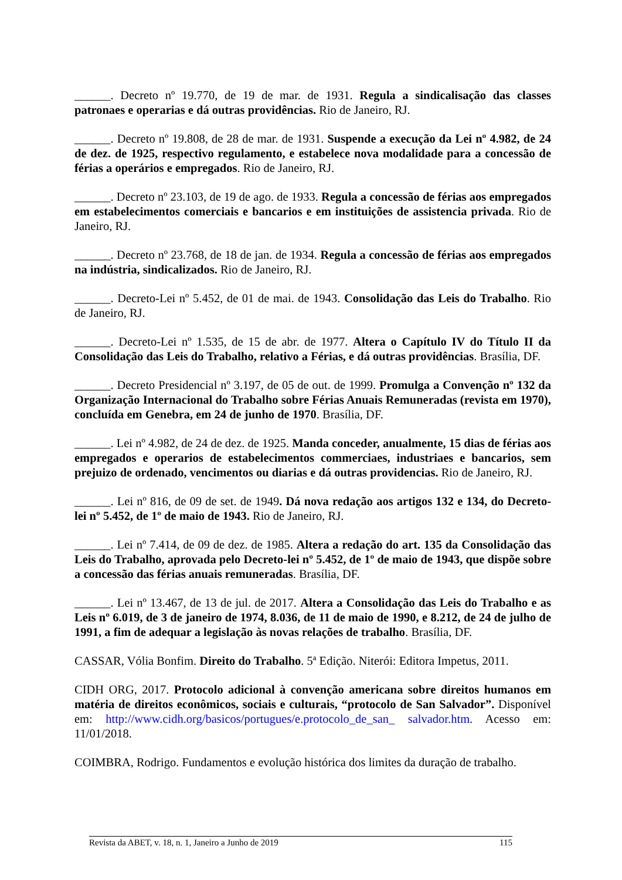______. Decreto nº 19.770, de 19 de mar. de 1931. Regula a sindicalisação das classes patronaes e operarias e dá outras providências. Rio de Janeiro, RJ.
______. Decreto nº 19.808, de 28 de mar. de 1931. Suspende a execução da Lei nº 4.982, de 24 de dez. de 1925, respectivo regulamento, e estabelece nova modalidade para a concessão de férias a operários e empregados. Rio de Janeiro, RJ.
______. Decreto nº 23.103, de 19 de ago. de 1933. Regula a concessão de férias aos empregados em estabelecimentos comerciais e bancarios e em instituições de assistencia privada. Rio de Janeiro, RJ.
______. Decreto nº 23.768, de 18 de jan. de 1934. Regula a concessão de férias aos empregados na indústria, sindicalizados. Rio de Janeiro, RJ.
______. Decreto-Lei nº 5.452, de 01 de mai. de 1943. Consolidação das Leis do Trabalho. Rio de Janeiro, RJ.
______. Decreto-Lei nº 1.535, de 15 de abr. de 1977. Altera o Capítulo IV do Título II da Consolidação das Leis do Trabalho, relativo a Férias, e dá outras providências. Brasília, DF.
______. Decreto Presidencial nº 3.197, de 05 de out. de 1999. Promulga a Convenção nº 132 da Organização Internacional do Trabalho sobre Férias Anuais Remuneradas (revista em 1970), concluída em Genebra, em 24 de junho de 1970. Brasília, DF.
______. Lei nº 4.982, de 24 de dez. de 1925. Manda conceder, anualmente, 15 dias de férias aos empregados e operarios de estabelecimentos commerciaes, industriaes e bancarios, sem prejuizo de ordenado, vencimentos ou diarias e dá outras providencias. Rio de Janeiro, RJ.
______. Lei nº 816, de 09 de set. de 1949. Dá nova redação aos artigos 132 e 134, do Decreto-lei nº 5.452, de 1º de maio de 1943. Rio de Janeiro, RJ.
______. Lei nº 7.414, de 09 de dez. de 1985. Altera a redação do art. 135 da Consolidação das Leis do Trabalho, aprovada pelo Decreto-lei nº 5.452, de 1º de maio de 1943, que dispõe sobre a concessão das férias anuais remuneradas. Brasília, DF.
______. Lei nº 13.467, de 13 de jul. de 2017. Altera a Consolidação das Leis do Trabalho e as Leis nº 6.019, de 3 de janeiro de 1974, 8.036, de 11 de maio de 1990, e 8.212, de 24 de julho de 1991, a fim de adequar a legislação às novas relações de trabalho. Brasília, DF.
CASSAR, Vólia Bonfim. Direito do Trabalho. 5ª Edição. Niterói: Editora Impetus, 2011.
CIDH ORG, 2017. Protocolo adicional à convenção americana sobre direitos humanos em matéria de direitos econômicos, sociais e culturais, “protocolo de San Salvador”. Disponível em: http://www.cidh.org/basicos/portugues/e.protocolo_de_san_ salvador.htm. Acesso em: 11/01/2018.
COIMBRA, Rodrigo. Fundamentos e evolução histórica dos limites da duração de trabalho.
Revista da ABET, v. 18, n. 1, Janeiro a Junho de 2019 115